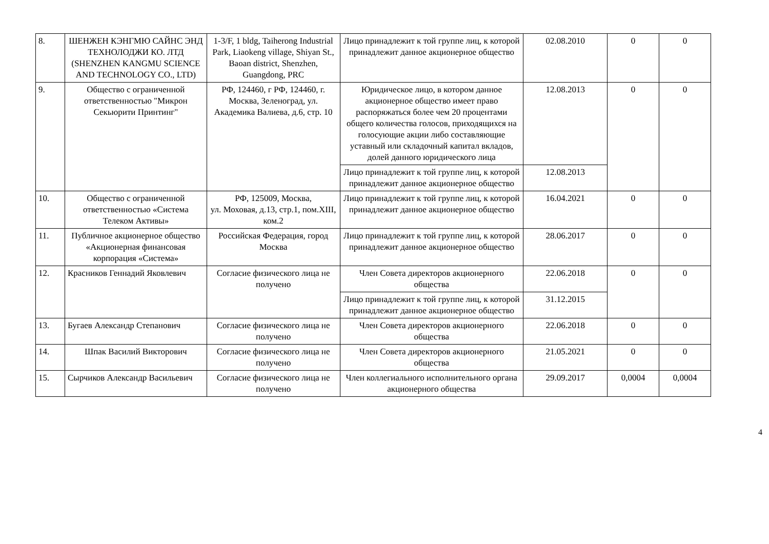| 8. | ШЕНЖЕН КЭНГМЮ САЙНС ЭНД ТЕХНОЛОДЖИ КО. ЛТД (SHENZHEN KANGMU SCIENCE AND TECHNOLOGY CO., LTD) | 1-3/F, 1 bldg, Taiherong Industrial Park, Liaokeng village, Shiyan St., Baoan district, Shenzhen, Guangdong, PRC | Лицо принадлежит к той группе лиц, к которой принадлежит данное акционерное общество | 02.08.2010 | 0 | 0 |
| 9. | Общество с ограниченной ответственностью "Микрон Секьюрити Принтинг" | РФ, 124460, г РФ, 124460, г. Москва, Зеленоград, ул. Академика Валиева, д.6, стр. 10 | Юридическое лицо, в котором данное акционерное общество имеет право распоряжаться более чем 20 процентами общего количества голосов, приходящихся на голосующие акции либо составляющие уставный или складочный капитал вкладов, долей данного юридического лица | 12.08.2013 | 0 | 0 |
| | | | Лицо принадлежит к той группе лиц, к которой принадлежит данное акционерное общество | 12.08.2013 | | |
| 10. | Общество с ограниченной ответственностью «Система Телеком Активы» | РФ, 125009, Москва, ул. Моховая, д.13, стр.1, пом.XIII, ком.2 | Лицо принадлежит к той группе лиц, к которой принадлежит данное акционерное общество | 16.04.2021 | 0 | 0 |
| 11. | Публичное акционерное общество «Акционерная финансовая корпорация «Система» | Российская Федерация, город Москва | Лицо принадлежит к той группе лиц, к которой принадлежит данное акционерное общество | 28.06.2017 | 0 | 0 |
| 12. | Красников Геннадий Яковлевич | Согласие физического лица не получено | Член Совета директоров акционерного общества | 22.06.2018 | 0 | 0 |
| | | | Лицо принадлежит к той группе лиц, к которой принадлежит данное акционерное общество | 31.12.2015 | | |
| 13. | Бугаев Александр Степанович | Согласие физического лица не получено | Член Совета директоров акционерного общества | 22.06.2018 | 0 | 0 |
| 14. | Шпак Василий Викторович | Согласие физического лица не получено | Член Совета директоров акционерного общества | 21.05.2021 | 0 | 0 |
| 15. | Сырчиков Александр Васильевич | Согласие физического лица не получено | Член коллегиального исполнительного органа акционерного общества | 29.09.2017 | 0,0004 | 0,0004 |
4